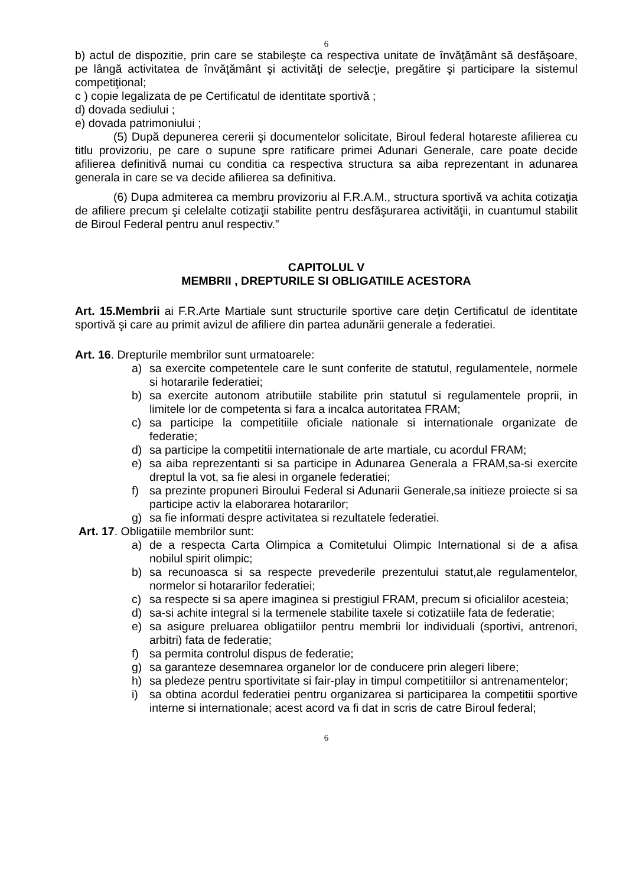6
b) actul de dispozitie, prin care se stabileşte ca respectiva unitate de învăţământ să desfăşoare, pe lângă activitatea de învăţământ şi activităţi de selecţie, pregătire şi participare la sistemul competiţional;
c ) copie legalizata de pe Certificatul de identitate sportivă ;
d) dovada sediului ;
e) dovada patrimoniului ;
(5) După depunerea cererii şi documentelor solicitate, Biroul federal hotareste afilierea cu titlu provizoriu, pe care o supune spre ratificare primei Adunari Generale, care poate decide afilierea definitivă numai cu conditia ca respectiva structura sa aiba reprezentant in adunarea generala in care se va decide afilierea sa definitiva.
(6) Dupa admiterea ca membru provizoriu al F.R.A.M., structura sportivă va achita cotizaţia de afiliere precum şi celelalte cotizaţii stabilite pentru desfăşurarea activităţii, in cuantumul stabilit de Biroul Federal pentru anul respectiv.”
CAPITOLUL V
MEMBRII , DREPTURILE SI OBLIGATIILE ACESTORA
Art. 15.Membrii ai F.R.Arte Martiale sunt structurile sportive care deţin Certificatul de identitate sportivă şi care au primit avizul de afiliere din partea adunării generale a federatiei.
Art. 16. Drepturile membrilor sunt urmatoarele:
a) sa exercite competentele care le sunt conferite de statutul, regulamentele, normele si hotararile federatiei;
b) sa exercite autonom atributiile stabilite prin statutul si regulamentele proprii, in limitele lor de competenta si fara a incalca autoritatea FRAM;
c) sa participe la competitiile oficiale nationale si internationale organizate de federatie;
d) sa participe la competitii internationale de arte martiale, cu acordul FRAM;
e) sa aiba reprezentanti si sa participe in Adunarea Generala a FRAM,sa-si exercite dreptul la vot, sa fie alesi in organele federatiei;
f) sa prezinte propuneri Biroului Federal si Adunarii Generale,sa initieze proiecte si sa participe activ la elaborarea hotararilor;
g) sa fie informati despre activitatea si rezultatele federatiei.
Art. 17. Obligatiile membrilor sunt:
a) de a respecta Carta Olimpica a Comitetului Olimpic International si de a afisa nobilul spirit olimpic;
b) sa recunoasca si sa respecte prevederile prezentului statut,ale regulamentelor, normelor si hotararilor federatiei;
c) sa respecte si sa apere imaginea si prestigiul FRAM, precum si oficialilor acesteia;
d) sa-si achite integral si la termenele stabilite taxele si cotizatiile fata de federatie;
e) sa asigure preluarea obligatiilor pentru membrii lor individuali (sportivi, antrenori, arbitri) fata de federatie;
f) sa permita controlul dispus de federatie;
g) sa garanteze desemnarea organelor lor de conducere prin alegeri libere;
h) sa pledeze pentru sportivitate si fair-play in timpul competitiilor si antrenamentelor;
i) sa obtina acordul federatiei pentru organizarea si participarea la competitii sportive interne si internationale; acest acord va fi dat in scris de catre Biroul federal;
6